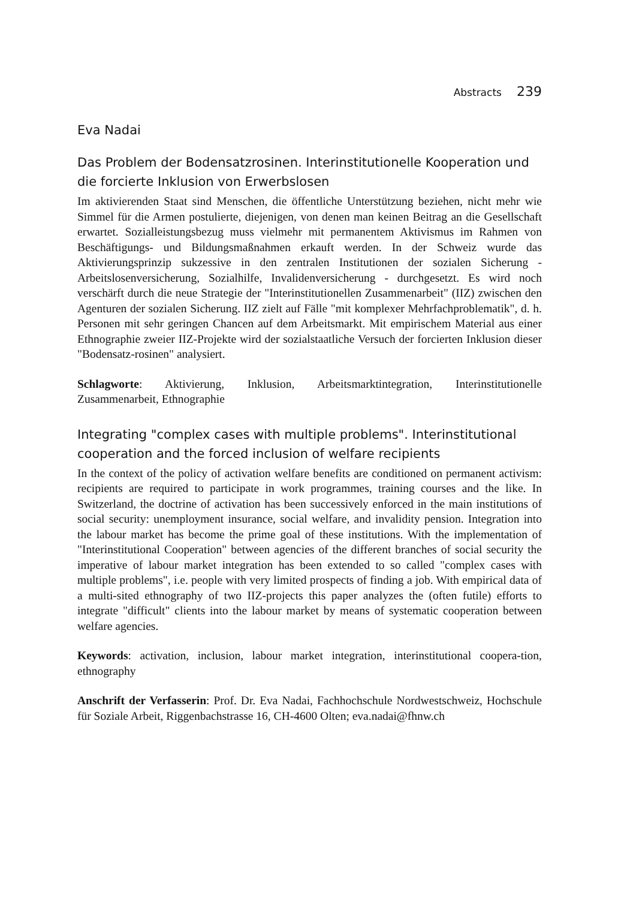Abstracts 239
Eva Nadai
Das Problem der Bodensatzrosinen. Interinstitutionelle Kooperation und die forcierte Inklusion von Erwerbslosen
Im aktivierenden Staat sind Menschen, die öffentliche Unterstützung beziehen, nicht mehr wie Simmel für die Armen postulierte, diejenigen, von denen man keinen Beitrag an die Gesellschaft erwartet. Sozialleistungsbezug muss vielmehr mit permanentem Aktivismus im Rahmen von Beschäftigungs- und Bildungsmaßnahmen erkauft werden. In der Schweiz wurde das Aktivierungsprinzip sukzessive in den zentralen Institutionen der sozialen Sicherung - Arbeitslosenversicherung, Sozialhilfe, Invalidenversicherung - durchgesetzt. Es wird noch verschärft durch die neue Strategie der "Interinstitutionellen Zusammenarbeit" (IIZ) zwischen den Agenturen der sozialen Sicherung. IIZ zielt auf Fälle "mit komplexer Mehrfachproblematik", d. h. Personen mit sehr geringen Chancen auf dem Arbeitsmarkt. Mit empirischem Material aus einer Ethnographie zweier IIZ-Projekte wird der sozialstaatliche Versuch der forcierten Inklusion dieser "Bodensatz-rosinen" analysiert.
Schlagworte: Aktivierung, Inklusion, Arbeitsmarktintegration, Interinstitutionelle Zusammenarbeit, Ethnographie
Integrating "complex cases with multiple problems". Interinstitutional cooperation and the forced inclusion of welfare recipients
In the context of the policy of activation welfare benefits are conditioned on permanent activism: recipients are required to participate in work programmes, training courses and the like. In Switzerland, the doctrine of activation has been successively enforced in the main institutions of social security: unemployment insurance, social welfare, and invalidity pension. Integration into the labour market has become the prime goal of these institutions. With the implementation of "Interinstitutional Cooperation" between agencies of the different branches of social security the imperative of labour market integration has been extended to so called "complex cases with multiple problems", i.e. people with very limited prospects of finding a job. With empirical data of a multi-sited ethnography of two IIZ-projects this paper analyzes the (often futile) efforts to integrate "difficult" clients into the labour market by means of systematic cooperation between welfare agencies.
Keywords: activation, inclusion, labour market integration, interinstitutional coopera-tion, ethnography
Anschrift der Verfasserin: Prof. Dr. Eva Nadai, Fachhochschule Nordwestschweiz, Hochschule für Soziale Arbeit, Riggenbachstrasse 16, CH-4600 Olten; eva.nadai@fhnw.ch